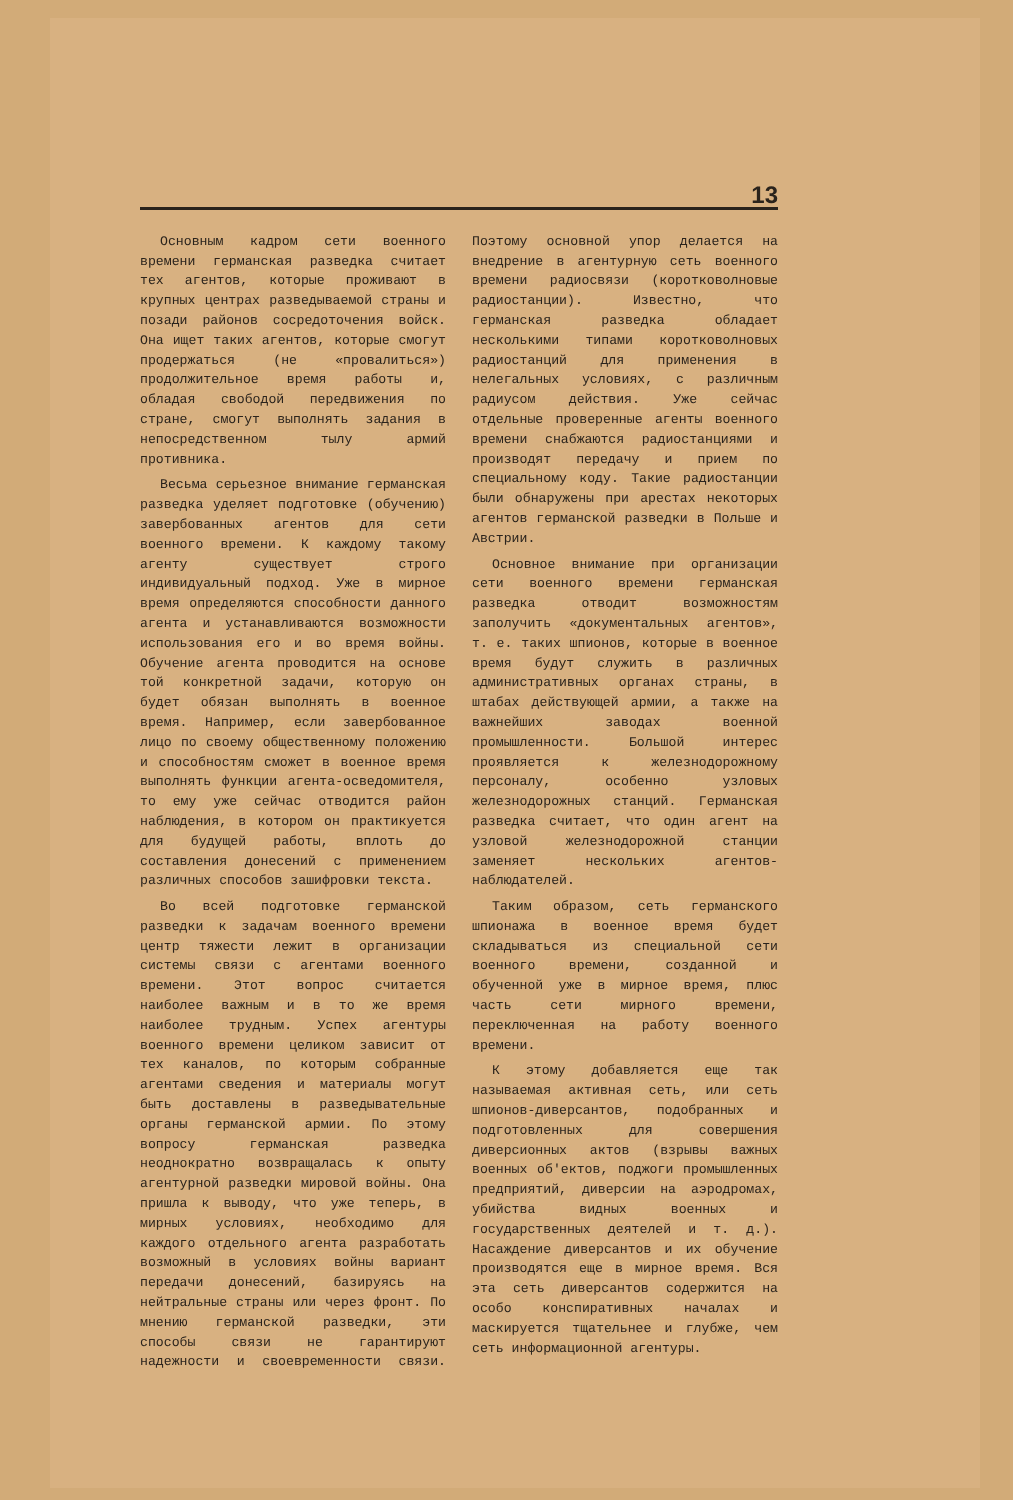13
Основным кадром сети военного времени германская разведка считает тех агентов, которые проживают в крупных центрах разведываемой страны и позади районов сосредоточения войск. Она ищет таких агентов, которые смогут продержаться (не «провалиться») продолжительное время работы и, обладая свободой передвижения по стране, смогут выполнять задания в непосредственном тылу армий противника.
Весьма серьезное внимание германская разведка уделяет подготовке (обучению) завербованных агентов для сети военного времени. К каждому такому агенту существует строго индивидуальный подход. Уже в мирное время определяются способности данного агента и устанавливаются возможности использования его и во время войны. Обучение агента проводится на основе той конкретной задачи, которую он будет обязан выполнять в военное время. Например, если завербованное лицо по своему общественному положению и способностям сможет в военное время выполнять функции агента-осведомителя, то ему уже сейчас отводится район наблюдения, в котором он практикуется для будущей работы, вплоть до составления донесений с применением различных способов зашифровки текста.
Во всей подготовке германской разведки к задачам военного времени центр тяжести лежит в организации системы связи с агентами военного времени. Этот вопрос считается наиболее важным и в то же время наиболее трудным. Успех агентуры военного времени целиком зависит от тех каналов, по которым собранные агентами сведения и материалы могут быть доставлены в разведывательные органы германской армии. По этому вопросу германская разведка неоднократно возвращалась к опыту агентурной разведки мировой войны. Она пришла к выводу, что уже теперь, в мирных условиях, необходимо для каждого отдельного агента разработать возможный в условиях войны вариант передачи донесений, базируясь на нейтральные страны или через фронт. По мнению германской разведки, эти способы связи не гарантируют надежности и своевременности связи. Поэтому основной упор делается на внедрение в агентурную сеть военного времени радиосвязи (коротковолновые радиостанции). Известно, что германская разведка обладает несколькими типами коротковолновых радиостанций для применения в нелегальных условиях, с различным радиусом действия. Уже сейчас отдельные проверенные агенты военного времени снабжаются радиостанциями и производят передачу и прием по специальному коду. Такие радиостанции были обнаружены при арестах некоторых агентов германской разведки в Польше и Австрии.
Основное внимание при организации сети военного времени германская разведка отводит возможностям заполучить «документальных агентов», т. е. таких шпионов, которые в военное время будут служить в различных административных органах страны, в штабах действующей армии, а также на важнейших заводах военной промышленности. Большой интерес проявляется к железнодорожному персоналу, особенно узловых железнодорожных станций. Германская разведка считает, что один агент на узловой железнодорожной станции заменяет нескольких агентов-наблюдателей.
Таким образом, сеть германского шпионажа в военное время будет складываться из специальной сети военного времени, созданной и обученной уже в мирное время, плюс часть сети мирного времени, переключенная на работу военного времени.
К этому добавляется еще так называемая активная сеть, или сеть шпионов-диверсантов, подобранных и подготовленных для совершения диверсионных актов (взрывы важных военных об'ектов, поджоги промышленных предприятий, диверсии на аэродромах, убийства видных военных и государственных деятелей и т. д.). Насаждение диверсантов и их обучение производятся еще в мирное время. Вся эта сеть диверсантов содержится на особо конспиративных началах и маскируется тщательнее и глубже, чем сеть информационной агентуры.